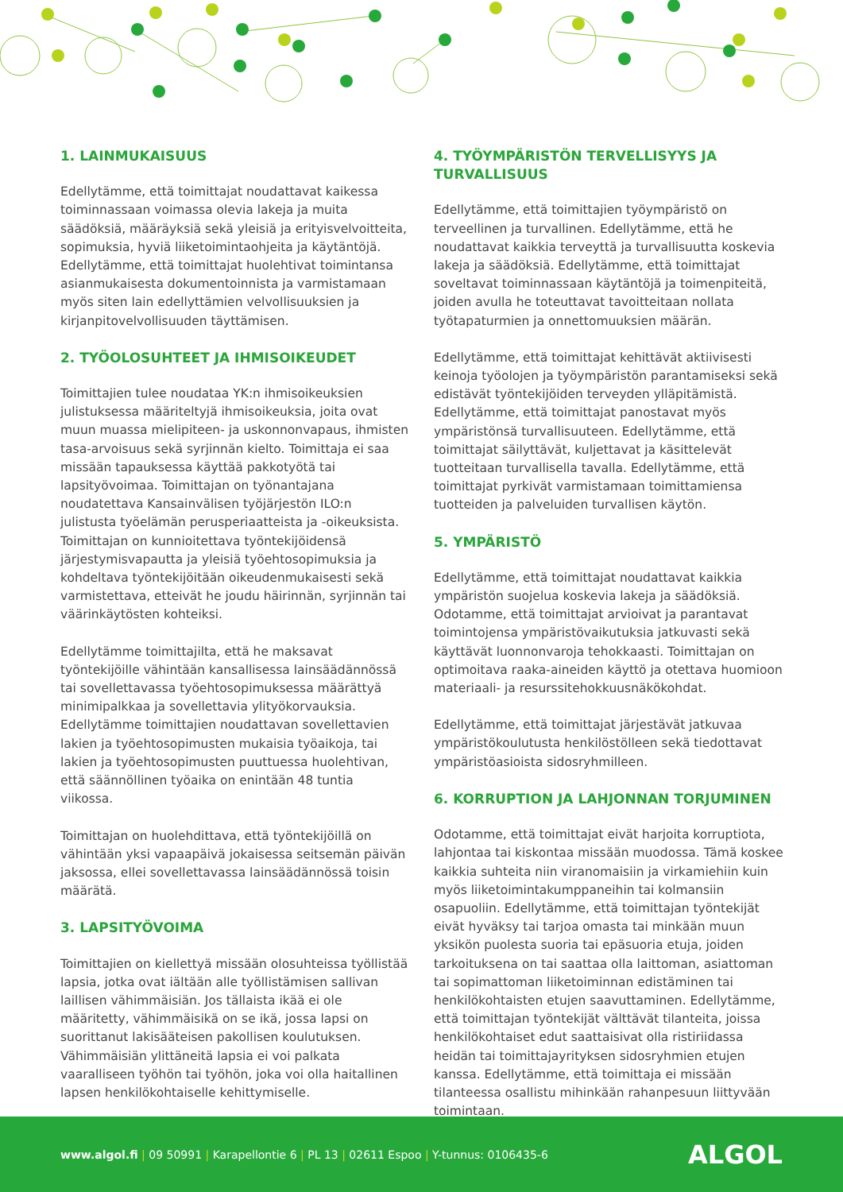1. LAINMUKAISUUS
Edellytämme, että toimittajat noudattavat kaikessa toiminnassaan voimassa olevia lakeja ja muita säädöksiä, määräyksiä sekä yleisiä ja erityisvelvoitteita, sopimuksia, hyviä liiketoimintaohjeita ja käytäntöjä. Edellytämme, että toimittajat huolehtivat toimintansa asianmukaisesta dokumentoinnista ja varmistamaan myös siten lain edellyttämien velvollisuuksien ja kirjanpitovelvollisuuden täyttämisen.
2. TYÖOLOSUHTEET JA IHMISOIKEUDET
Toimittajien tulee noudataa YK:n ihmisoikeuksien julistuksessa määriteltyjä ihmisoikeuksia, joita ovat muun muassa mielipiteen- ja uskonnonvapaus, ihmisten tasa-arvoisuus sekä syrjinnän kielto. Toimittaja ei saa missään tapauksessa käyttää pakkotyötä tai lapsityövoimaa. Toimittajan on työnantajana noudatettava Kansainvälisen työjärjestön ILO:n julistusta työelämän perusperiaatteista ja -oikeuksista. Toimittajan on kunnioitettava työntekijöidensä järjestymisvapautta ja yleisiä työehtosopimuksia ja kohdeltava työntekijöitään oikeudenmukaisesti sekä varmistettava, etteivät he joudu häirinnän, syrjinnän tai väärinkäytösten kohteiksi.
Edellytämme toimittajilta, että he maksavat työntekijöille vähintään kansallisessa lainsäädännössä tai sovellettavassa työehtosopimuksessa määrättyä minimipalkkaa ja sovellettavia ylityökorvauksia. Edellytämme toimittajien noudattavan sovellettavien lakien ja työehtosopimusten mukaisia työaikoja, tai lakien ja työehtosopimusten puuttuessa huolehtivan, että säännöllinen työaika on enintään 48 tuntia viikossa.
Toimittajan on huolehdittava, että työntekijöillä on vähintään yksi vapaapäivä jokaisessa seitsemän päivän jaksossa, ellei sovellettavassa lainsäädännössä toisin määrätä.
3. LAPSITYÖVOIMA
Toimittajien on kiellettyä missään olosuhteissa työllistää lapsia, jotka ovat iältään alle työllistämisen sallivan laillisen vähimmäisiän. Jos tällaista ikää ei ole määritetty, vähimmäisikä on se ikä, jossa lapsi on suorittanut lakisääteisen pakollisen koulutuksen. Vähimmäisiän ylittäneitä lapsia ei voi palkata vaaralliseen työhön tai työhön, joka voi olla haitallinen lapsen henkilökohtaiselle kehittymiselle.
4. TYÖYMPÄRISTÖN TERVELLISYYS JA TURVALLISUUS
Edellytämme, että toimittajien työympäristö on terveellinen ja turvallinen. Edellytämme, että he noudattavat kaikkia terveyttä ja turvallisuutta koskevia lakeja ja säädöksiä. Edellytämme, että toimittajat soveltavat toiminnassaan käytäntöjä ja toimenpiteitä, joiden avulla he toteuttavat tavoitteitaan nollata työtapaturmien ja onnettomuuksien määrän.
Edellytämme, että toimittajat kehittävät aktiivisesti keinoja työolojen ja työympäristön parantamiseksi sekä edistävät työntekijöiden terveyden ylläpitämistä. Edellytämme, että toimittajat panostavat myös ympäristönsä turvallisuuteen. Edellytämme, että toimittajat säilyttävät, kuljettavat ja käsittelevät tuotteitaan turvallisella tavalla. Edellytämme, että toimittajat pyrkivät varmistamaan toimittamiensa tuotteiden ja palveluiden turvallisen käytön.
5. YMPÄRISTÖ
Edellytämme, että toimittajat noudattavat kaikkia ympäristön suojelua koskevia lakeja ja säädöksiä. Odotamme, että toimittajat arvioivat ja parantavat toimintojensa ympäristövaikutuksia jatkuvasti sekä käyttävät luonnonvaroja tehokkaasti. Toimittajan on optimoitava raaka-aineiden käyttö ja otettava huomioon materiaali- ja resurssitehokkuusnäkökohdat.
Edellytämme, että toimittajat järjestävät jatkuvaa ympäristökoulutusta henkilöstölleen sekä tiedottavat ympäristöasioista sidosryhmilleen.
6. KORRUPTION JA LAHJONNAN TORJUMINEN
Odotamme, että toimittajat eivät harjoita korruptiota, lahjontaa tai kiskontaa missään muodossa. Tämä koskee kaikkia suhteita niin viranomaisiin ja virkamiehiin kuin myös liiketoimintakumppaneihin tai kolmansiin osapuoliin. Edellytämme, että toimittajan työntekijät eivät hyväksy tai tarjoa omasta tai minkään muun yksikön puolesta suoria tai epäsuoria etuja, joiden tarkoituksena on tai saattaa olla laittoman, asiattoman tai sopimattoman liiketoiminnan edistäminen tai henkilökohtaisten etujen saavuttaminen. Edellytämme, että toimittajan työntekijät välttävät tilanteita, joissa henkilökohtaiset edut saattaisivat olla ristiriidassa heidän tai toimittajayrityksen sidosryhmien etujen kanssa. Edellytämme, että toimittaja ei missään tilanteessa osallistu mihinkään rahanpesuun liittyvään toimintaan.
www.algol.fi | 09 50991 | Karapellontie 6 | PL 13 | 02611 Espoo | Y-tunnus: 0106435-6
ALGOL